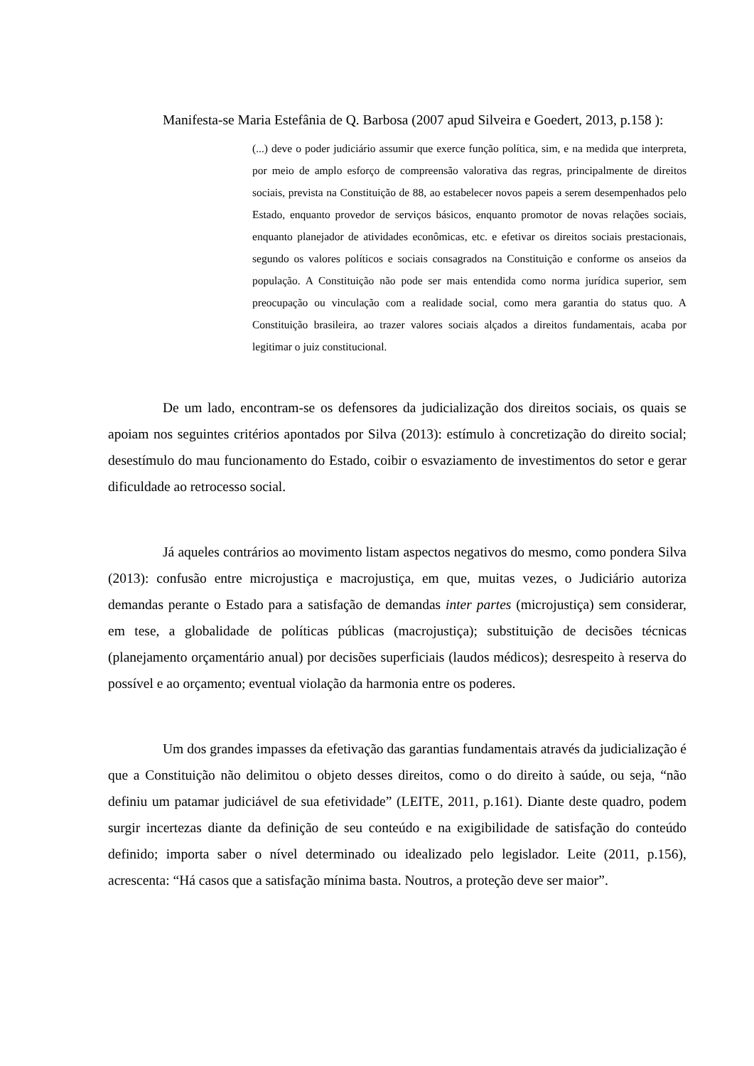Manifesta-se Maria Estefânia de Q. Barbosa (2007 apud Silveira e Goedert, 2013, p.158 ):
(...) deve o poder judiciário assumir que exerce função política, sim, e na medida que interpreta, por meio de amplo esforço de compreensão valorativa das regras, principalmente de direitos sociais, prevista na Constituição de 88, ao estabelecer novos papeis a serem desempenhados pelo Estado, enquanto provedor de serviços básicos, enquanto promotor de novas relações sociais, enquanto planejador de atividades econômicas, etc. e efetivar os direitos sociais prestacionais, segundo os valores políticos e sociais consagrados na Constituição e conforme os anseios da população. A Constituição não pode ser mais entendida como norma jurídica superior, sem preocupação ou vinculação com a realidade social, como mera garantia do status quo. A Constituição brasileira, ao trazer valores sociais alçados a direitos fundamentais, acaba por legitimar o juiz constitucional.
De um lado, encontram-se os defensores da judicialização dos direitos sociais, os quais se apoiam nos seguintes critérios apontados por Silva (2013): estímulo à concretização do direito social; desestímulo do mau funcionamento do Estado, coibir o esvaziamento de investimentos do setor e gerar dificuldade ao retrocesso social.
Já aqueles contrários ao movimento listam aspectos negativos do mesmo, como pondera Silva (2013): confusão entre microjustiça e macrojustiça, em que, muitas vezes, o Judiciário autoriza demandas perante o Estado para a satisfação de demandas inter partes (microjustiça) sem considerar, em tese, a globalidade de políticas públicas (macrojustiça); substituição de decisões técnicas (planejamento orçamentário anual) por decisões superficiais (laudos médicos); desrespeito à reserva do possível e ao orçamento; eventual violação da harmonia entre os poderes.
Um dos grandes impasses da efetivação das garantias fundamentais através da judicialização é que a Constituição não delimitou o objeto desses direitos, como o do direito à saúde, ou seja, “não definiu um patamar judiciável de sua efetividade” (LEITE, 2011, p.161). Diante deste quadro, podem surgir incertezas diante da definição de seu conteúdo e na exigibilidade de satisfação do conteúdo definido; importa saber o nível determinado ou idealizado pelo legislador. Leite (2011, p.156), acrescenta: “Há casos que a satisfação mínima basta. Noutros, a proteção deve ser maior”.